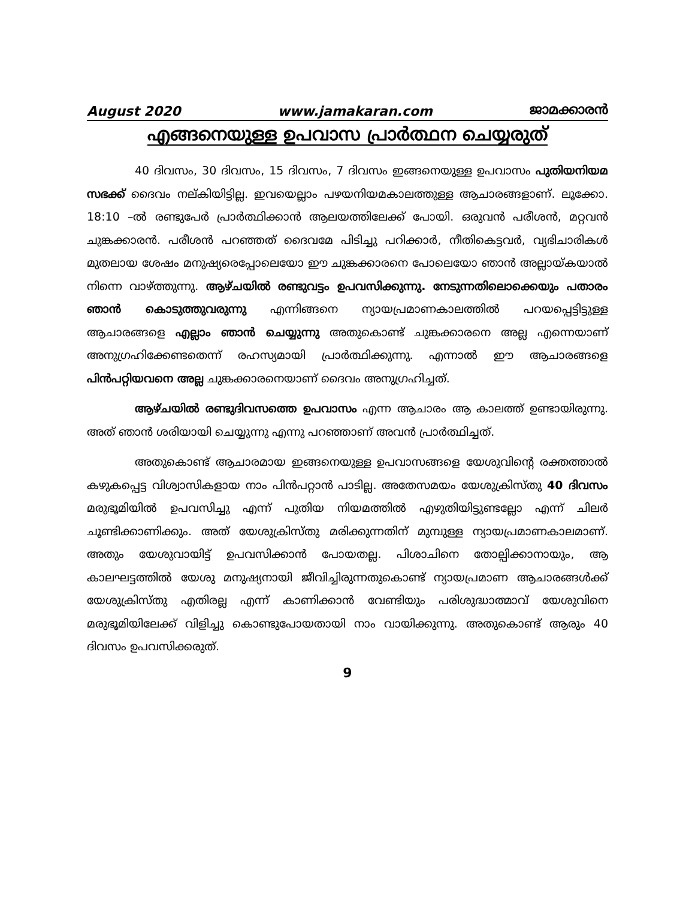August 2020 www.jamakaran.com ജാമക്കാരൻ
എങ്ങനെയുള്ള ഉപവാസ പ്രാർത്ഥന ചെയ്യരുത്
40 ദിവസം, 30 ദിവസം, 15 ദിവസം, 7 ദിവസം ഇങ്ങനെയുള്ള ഉപവാസം പുതിയനിയമ സഭക്ക് ദൈവം നല്കിയിട്ടില്ല. ഇവയെല്ലാം പഴയനിയമകാലത്തുള്ള ആചാരങ്ങളാണ്. ലൂക്കോ. 18:10 –ൽ രണ്ടുപേർ പ്രാർത്ഥിക്കാൻ ആലയത്തിലേക്ക് പോയി. ഒരുവൻ പരീശൻ, മറ്റവൻ ചുങ്കക്കാരൻ. പരീശൻ പറഞ്ഞത് ദൈവമേ പിടിച്ചു പറിക്കാർ, നീതികെട്ടവർ, വ്യഭിചാരികൾ മുതലായ ശേഷം മനുഷ്യരെപ്പോലെയോ ഈ ചുങ്കക്കാരനെ പോലെയോ ഞാൻ അല്ലായ്കയാൽ നിന്നെ വാഴ്ത്തുന്നു. ആഴ്ചയിൽ രണ്ടുവട്ടം ഉപവസിക്കുന്നു. നേടുന്നതിലൊക്കെയും പതാരം ഞാൻ കൊടുത്തുവരുന്നു എന്നിങ്ങനെ ന്യായപ്രമാണകാലത്തിൽ പറയപ്പെട്ടിട്ടുള്ള ആചാരങ്ങളെ എല്ലാം ഞാൻ ചെയ്യുന്നു അതുകൊണ്ട് ചുങ്കക്കാരനെ അല്ല എന്നെയാണ് അനുഗ്രഹിക്കേണ്ടതെന്ന് രഹസ്യമായി പ്രാർത്ഥിക്കുന്നു. എന്നാൽ ഈ ആചാരങ്ങളെ പിൻപറ്റിയവനെ അല്ല ചുങ്കക്കാരനെയാണ് ദൈവം അനുഗ്രഹിച്ചത്.
ആഴ്ചയിൽ രണ്ടുദിവസത്തെ ഉപവാസം എന്ന ആചാരം ആ കാലത്ത് ഉണ്ടായിരുന്നു. അത് ഞാൻ ശരിയായി ചെയ്യുന്നു എന്നു പറഞ്ഞാണ് അവൻ പ്രാർത്ഥിച്ചത്.
അതുകൊണ്ട് ആചാരമായ ഇങ്ങനെയുള്ള ഉപവാസങ്ങളെ യേശുവിന്റെ രക്തത്താൽ കഴുകപ്പെട്ട വിശ്വാസികളായ നാം പിൻപറ്റാൻ പാടില്ല. അതേസമയം യേശുക്രിസ്തു 40 ദിവസം മരുഭൂമിയിൽ ഉപവസിച്ചു എന്ന് പുതിയ നിയമത്തിൽ എഴുതിയിട്ടുണ്ടല്ലോ എന്ന് ചിലർ ചൂണ്ടിക്കാണിക്കും. അത് യേശുക്രിസ്തു മരിക്കുന്നതിന് മുമ്പുള്ള ന്യായപ്രമാണകാലമാണ്. അതും യേശുവായിട്ട് ഉപവസിക്കാൻ പോയതല്ല. പിശാചിനെ തോല്പിക്കാനായും, ആ കാലഘട്ടത്തിൽ യേശു മനുഷ്യനായി ജീവിച്ചിരുന്നതുകൊണ്ട് ന്യായപ്രമാണ ആചാരങ്ങൾക്ക് യേശുക്രിസ്തു എതിരല്ല എന്ന് കാണിക്കാൻ വേണ്ടിയും പരിശുദ്ധാത്മാവ് യേശുവിനെ മരുഭൂമിയിലേക്ക് വിളിച്ചു കൊണ്ടുപോയതായി നാം വായിക്കുന്നു. അതുകൊണ്ട് ആരും 40 ദിവസം ഉപവസിക്കരുത്.
9